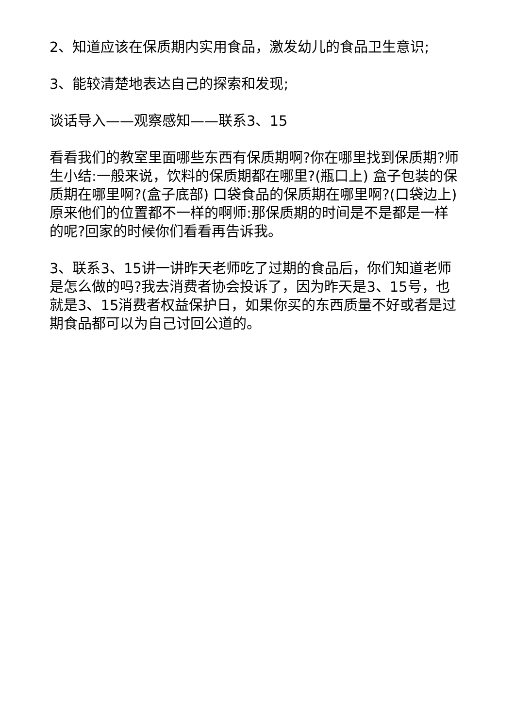2、知道应该在保质期内实用食品，激发幼儿的食品卫生意识;
3、能较清楚地表达自己的探索和发现;
谈话导入——观察感知——联系3、15
看看我们的教室里面哪些东西有保质期啊?你在哪里找到保质期?师生小结:一般来说，饮料的保质期都在哪里?(瓶口上) 盒子包装的保质期在哪里啊?(盒子底部) 口袋食品的保质期在哪里啊?(口袋边上) 原来他们的位置都不一样的啊师:那保质期的时间是不是都是一样的呢?回家的时候你们看看再告诉我。
3、联系3、15讲一讲昨天老师吃了过期的食品后，你们知道老师是怎么做的吗?我去消费者协会投诉了，因为昨天是3、15号，也就是3、15消费者权益保护日，如果你买的东西质量不好或者是过期食品都可以为自己讨回公道的。